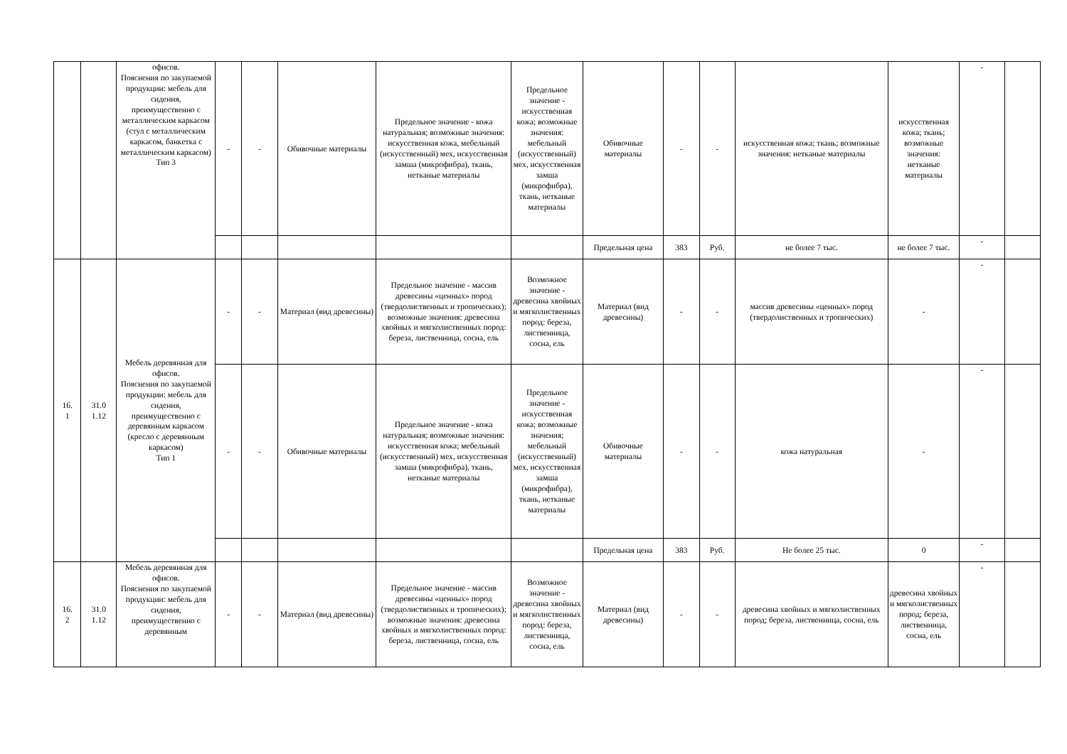| | | офисов. Пояснения по закупаемой продукции: мебель для сидения, преимущественно с металлическим каркасом (стул с металлическим каркасом, банкетка с металлическим каркасом) Тип 3 | - | - | Обивочные материалы | Предельное значение - кожа натуральная; возможные значения: искусственная кожа, мебельный (искусственный) мех, искусственная замша (микрофибра), ткань, нетканые материалы | Предельное значение - искусственная кожа; возможные значения: мебельный (искусственный) мех, искусственная замша (микрофибра), ткань, нетканые материалы | Обивочные материалы | - | - | искусственная кожа; ткань; возможные значения: нетканые материалы | искусственная кожа; ткань; возможные значения: нетканые материалы | - | |
| | | | | | | | | Предельная цена | 383 | Руб. | не более 7 тыс. | не более 7 тыс. | - | |
| 16. 1 | 31.0 1.12 | Мебель деревянная для офисов. Пояснения по закупаемой продукции: мебель для сидения, преимущественно с деревянным каркасом (кресло с деревянным каркасом) Тип 1 | - | - | Материал (вид древесины) | Предельное значение - массив древесины «ценных» пород (твердолиственных и тропических); возможные значения: древесина хвойных и мягколиственных пород: береза, лиственница, сосна, ель | Возможное значение - древесина хвойных и мягколиственных пород: береза, лиственница, сосна, ель | Материал (вид древесины) | - | - | массив древесины «ценных» пород (твердолиственных и тропических) | - | - | |
| | | | - | - | Обивочные материалы | Предельное значение - кожа натуральная; возможные значения: искусственная кожа; мебельный (искусственный) мех, искусственная замша (микрофибра), ткань, нетканые материалы | Предельное значение - искусственная кожа; возможные значения; мебельный (искусственный) мех, искусственная замша (микрофибра), ткань, нетканые материалы | Обивочные материалы | - | - | кожа натуральная | - | - | |
| | | | | | | | | Предельная цена | 383 | Руб. | Не более 25 тыс. | 0 | - | |
| 16. 2 | 31.0 1.12 | Мебель деревянная для офисов. Пояснения по закупаемой продукции: мебель для сидения, преимущественно с деревянным | - | - | Материал (вид древесины) | Предельное значение - массив древесины «ценных» пород (твердолиственных и тропических); возможные значения: древесина хвойных и мягколиственных пород: береза, лиственница, сосна, ель | Возможное значение - древесина хвойных и мягколиственных пород: береза, лиственница, сосна, ель | Материал (вид древесины) | - | - | древесина хвойных и мягколиственных пород; береза, лиственница, сосна, ель | древесина хвойных и мягколиственных пород; береза, лиственница, сосна, ель | - | |